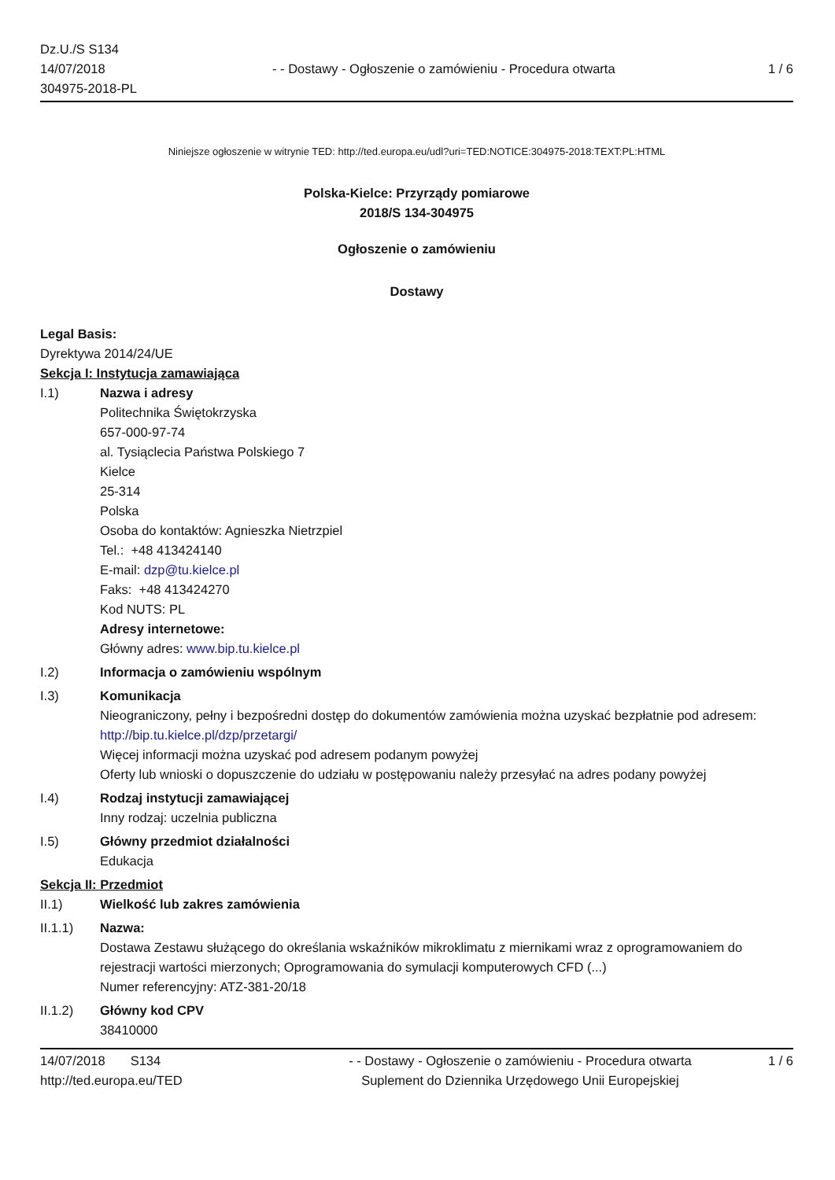Dz.U./S S134
14/07/2018
304975-2018-PL
- - Dostawy - Ogłoszenie o zamówieniu - Procedura otwarta
1 / 6
Niniejsze ogłoszenie w witrynie TED: http://ted.europa.eu/udl?uri=TED:NOTICE:304975-2018:TEXT:PL:HTML
Polska-Kielce: Przyrządy pomiarowe
2018/S 134-304975
Ogłoszenie o zamówieniu
Dostawy
Legal Basis:
Dyrektywa 2014/24/UE
Sekcja I: Instytucja zamawiająca
I.1) Nazwa i adresy
Politechnika Świętokrzyska
657-000-97-74
al. Tysiąclecia Państwa Polskiego 7
Kielce
25-314
Polska
Osoba do kontaktów: Agnieszka Nietrzpiel
Tel.: +48 413424140
E-mail: dzp@tu.kielce.pl
Faks: +48 413424270
Kod NUTS: PL
Adresy internetowe:
Główny adres: www.bip.tu.kielce.pl
I.2) Informacja o zamówieniu wspólnym
I.3) Komunikacja
Nieograniczony, pełny i bezpośredni dostęp do dokumentów zamówienia można uzyskać bezpłatnie pod adresem: http://bip.tu.kielce.pl/dzp/przetargi/
Więcej informacji można uzyskać pod adresem podanym powyżej
Oferty lub wnioski o dopuszczenie do udziału w postępowaniu należy przesyłać na adres podany powyżej
I.4) Rodzaj instytucji zamawiającej
Inny rodzaj: uczelnia publiczna
I.5) Główny przedmiot działalności
Edukacja
Sekcja II: Przedmiot
II.1) Wielkość lub zakres zamówienia
II.1.1) Nazwa:
Dostawa Zestawu służącego do określania wskaźników mikroklimatu z miernikami wraz z oprogramowaniem do rejestracji wartości mierzonych; Oprogramowania do symulacji komputerowych CFD (...)
Numer referencyjny: ATZ-381-20/18
II.1.2) Główny kod CPV
38410000
14/07/2018 S134
http://ted.europa.eu/TED
- - Dostawy - Ogłoszenie o zamówieniu - Procedura otwarta
Suplement do Dziennika Urzędowego Unii Europejskiej
1 / 6